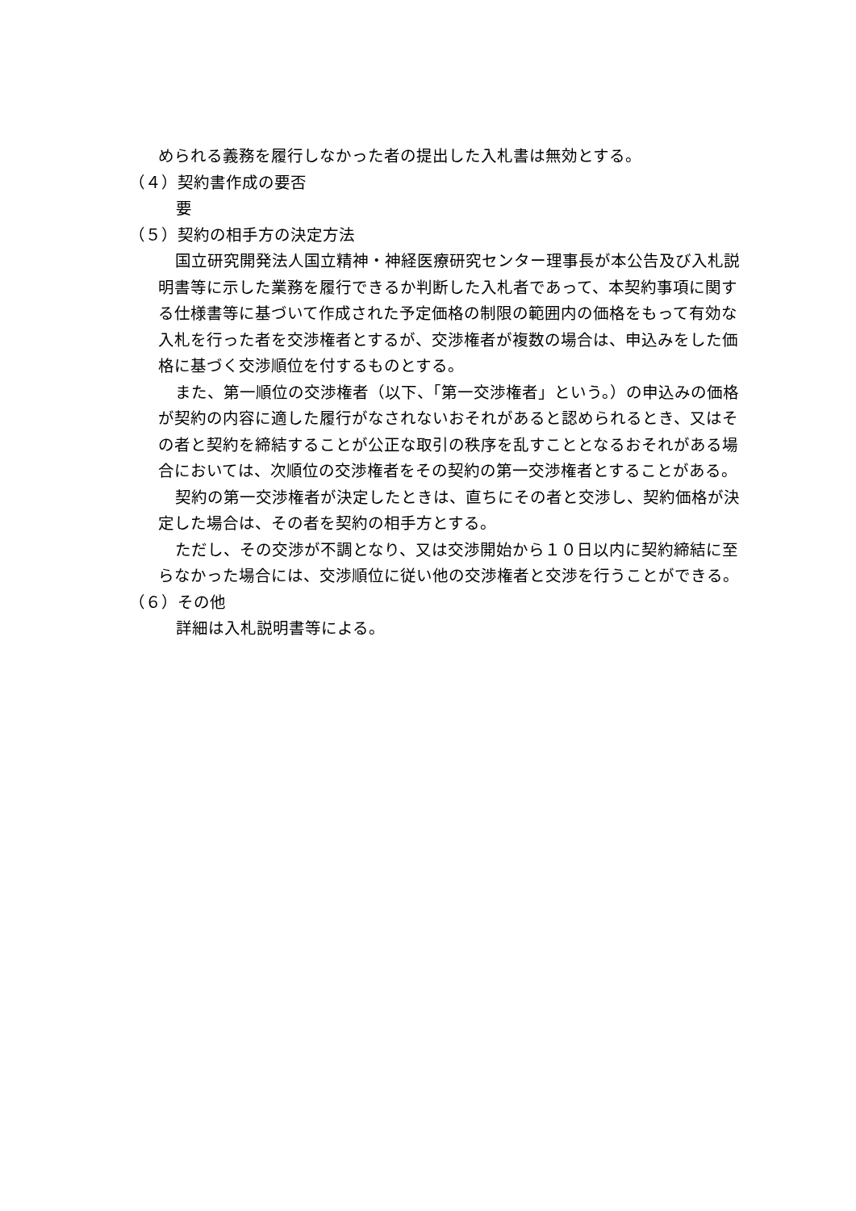められる義務を履行しなかった者の提出した入札書は無効とする。
（４）契約書作成の要否
要
（５）契約の相手方の決定方法
国立研究開発法人国立精神・神経医療研究センター理事長が本公告及び入札説明書等に示した業務を履行できるか判断した入札者であって、本契約事項に関する仕様書等に基づいて作成された予定価格の制限の範囲内の価格をもって有効な入札を行った者を交渉権者とするが、交渉権者が複数の場合は、申込みをした価格に基づく交渉順位を付するものとする。
また、第一順位の交渉権者（以下、「第一交渉権者」という。）の申込みの価格が契約の内容に適した履行がなされないおそれがあると認められるとき、又はその者と契約を締結することが公正な取引の秩序を乱すこととなるおそれがある場合においては、次順位の交渉権者をその契約の第一交渉権者とすることがある。
契約の第一交渉権者が決定したときは、直ちにその者と交渉し、契約価格が決定した場合は、その者を契約の相手方とする。
ただし、その交渉が不調となり、又は交渉開始から１０日以内に契約締結に至らなかった場合には、交渉順位に従い他の交渉権者と交渉を行うことができる。
（６）その他
詳細は入札説明書等による。